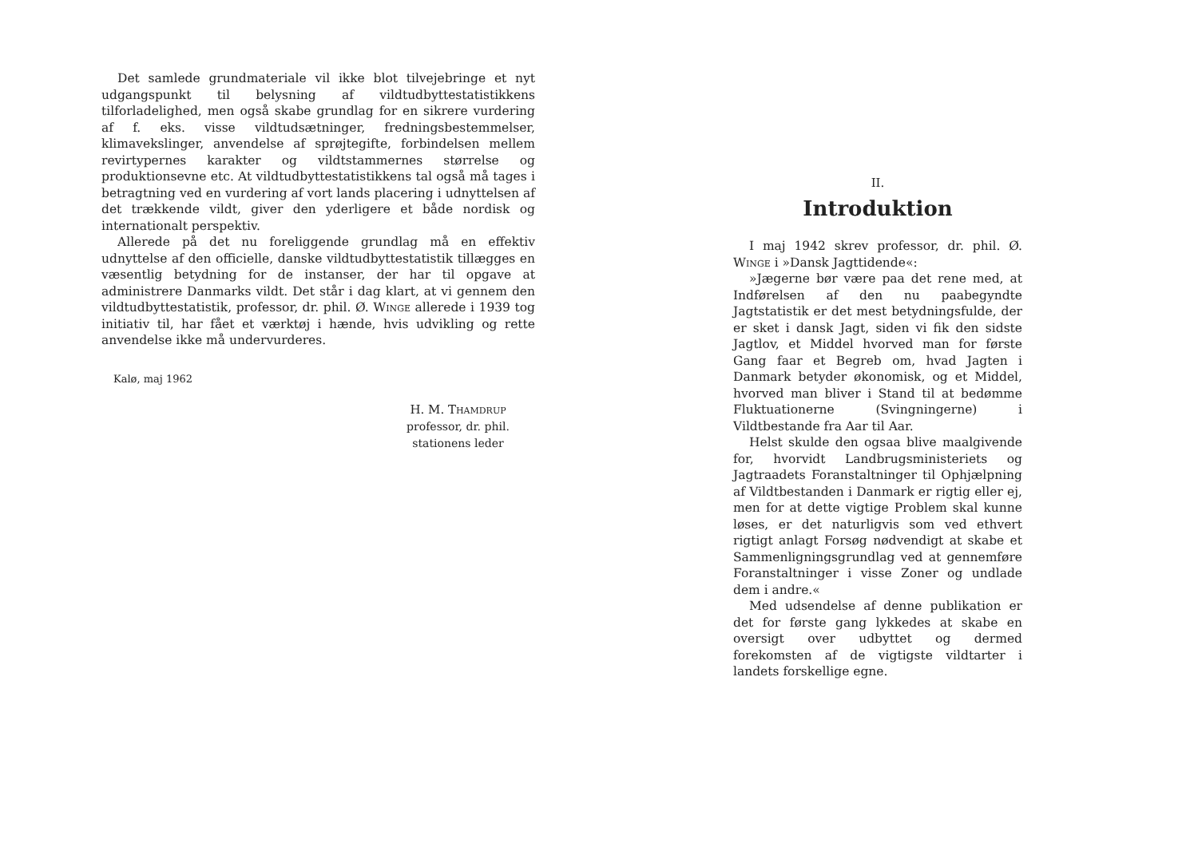Det samlede grundmateriale vil ikke blot tilvejebringe et nyt udgangspunkt til belysning af vildtudbyttestatistikkens tilforladelighed, men også skabe grundlag for en sikrere vurdering af f. eks. visse vildtudsætninger, fredningsbestemmelser, klimavekslinger, anvendelse af sprøjtegifte, forbindelsen mellem revirtypernes karakter og vildtstammernes størrelse og produktionsevne etc. At vildtudbyttestatistikkens tal også må tages i betragtning ved en vurdering af vort lands placering i udnyttelsen af det trækkende vildt, giver den yderligere et både nordisk og internationalt perspektiv.
Allerede på det nu foreliggende grundlag må en effektiv udnyttelse af den officielle, danske vildtudbyttestatistik tillægges en væsentlig betydning for de instanser, der har til opgave at administrere Danmarks vildt. Det står i dag klart, at vi gennem den vildtudbyttestatistik, professor, dr. phil. Ø. Winge allerede i 1939 tog initiativ til, har fået et værktøj i hænde, hvis udvikling og rette anvendelse ikke må undervurderes.
Kalø, maj 1962
H. M. Thamdrup
professor, dr. phil.
stationens leder
II.
Introduktion
I maj 1942 skrev professor, dr. phil. Ø. Winge i »Dansk Jagttidende«:
»Jægerne bør være paa det rene med, at Indførelsen af den nu paabegyndte Jagtstatistik er det mest betydningsfulde, der er sket i dansk Jagt, siden vi fik den sidste Jagtlov, et Middel hvorved man for første Gang faar et Begreb om, hvad Jagten i Danmark betyder økonomisk, og et Middel, hvorved man bliver i Stand til at bedømme Fluktuationerne (Svingningerne) i Vildtbestande fra Aar til Aar.
Helst skulde den ogsaa blive maalgivende for, hvorvidt Landbrugsministeriets og Jagtraadets Foranstaltninger til Ophjælpning af Vildtbestanden i Danmark er rigtig eller ej, men for at dette vigtige Problem skal kunne løses, er det naturligvis som ved ethvert rigtigt anlagt Forsøg nødvendigt at skabe et Sammenligningsgrundlag ved at gennemføre Foranstaltninger i visse Zoner og undlade dem i andre.«
Med udsendelse af denne publikation er det for første gang lykkedes at skabe en oversigt over udbyttet og dermed forekomsten af de vigtigste vildtarter i landets forskellige egne.